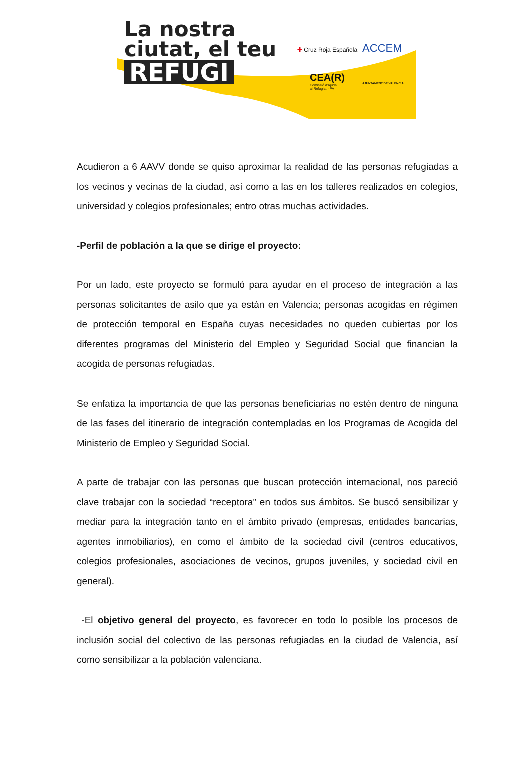La nostra
ciutat, el teu
REFUGI
✚ Cruz Roja Española ACCEM
CEA(R)
Comissió d'Ajuda
al Refugiat - PV
AJUNTAMENT DE VALÈNCIA
Acudieron a 6 AAVV donde se quiso aproximar la realidad de las personas refugiadas a los vecinos y vecinas de la ciudad, así como a las en los talleres realizados en colegios, universidad y colegios profesionales; entro otras muchas actividades.
-Perfil de población a la que se dirige el proyecto:
Por un lado, este proyecto se formuló para ayudar en el proceso de integración a las personas solicitantes de asilo que ya están en Valencia; personas acogidas en régimen de protección temporal en España cuyas necesidades no queden cubiertas por los diferentes programas del Ministerio del Empleo y Seguridad Social que financian la acogida de personas refugiadas.
Se enfatiza la importancia de que las personas beneficiarias no estén dentro de ninguna de las fases del itinerario de integración contempladas en los Programas de Acogida del Ministerio de Empleo y Seguridad Social.
A parte de trabajar con las personas que buscan protección internacional, nos pareció clave trabajar con la sociedad “receptora” en todos sus ámbitos. Se buscó sensibilizar y mediar para la integración tanto en el ámbito privado (empresas, entidades bancarias, agentes inmobiliarios), en como el ámbito de la sociedad civil (centros educativos, colegios profesionales, asociaciones de vecinos, grupos juveniles, y sociedad civil en general).
-El objetivo general del proyecto, es favorecer en todo lo posible los procesos de inclusión social del colectivo de las personas refugiadas en la ciudad de Valencia, así como sensibilizar a la población valenciana.